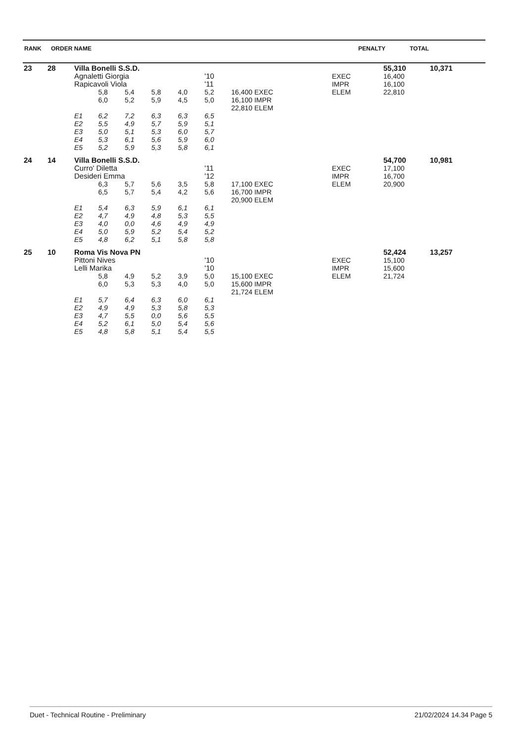| RANK | ORDER NAME | PENALTY | TOTAL |
| 23 | 28 | Villa Bonelli S.S.D. | | | | | | | | 55,310 | 10,371 |
| | | Agnaletti Giorgia | | | | | '10 | | EXEC | 16,400 | |
| | | Rapicavoli Viola | | | | | '11 | | IMPR | 16,100 | |
| | | | 5,8 | 5,4 | 5,8 | 4,0 | 5,2 | 16,400 EXEC | ELEM | 22,810 | |
| | | | 6,0 | 5,2 | 5,9 | 4,5 | 5,0 | 16,100 IMPR | | | |
| | | | | | | | | 22,810 ELEM | | | |
| | | E1 | 6,2 | 7,2 | 6,3 | 6,3 | 6,5 | | | | |
| | | E2 | 5,5 | 4,9 | 5,7 | 5,9 | 5,1 | | | | |
| | | E3 | 5,0 | 5,1 | 5,3 | 6,0 | 5,7 | | | | |
| | | E4 | 5,3 | 6,1 | 5,6 | 5,9 | 6,0 | | | | |
| | | E5 | 5,2 | 5,9 | 5,3 | 5,8 | 6,1 | | | | |
| 24 | 14 | Villa Bonelli S.S.D. | | | | | | | | 54,700 | 10,981 |
| | | Curro' Diletta | | | | | '11 | | EXEC | 17,100 | |
| | | Desideri Emma | | | | | '12 | | IMPR | 16,700 | |
| | | | 6,3 | 5,7 | 5,6 | 3,5 | 5,8 | 17,100 EXEC | ELEM | 20,900 | |
| | | | 6,5 | 5,7 | 5,4 | 4,2 | 5,6 | 16,700 IMPR | | | |
| | | | | | | | | 20,900 ELEM | | | |
| | | E1 | 5,4 | 6,3 | 5,9 | 6,1 | 6,1 | | | | |
| | | E2 | 4,7 | 4,9 | 4,8 | 5,3 | 5,5 | | | | |
| | | E3 | 4,0 | 0,0 | 4,6 | 4,9 | 4,9 | | | | |
| | | E4 | 5,0 | 5,9 | 5,2 | 5,4 | 5,2 | | | | |
| | | E5 | 4,8 | 6,2 | 5,1 | 5,8 | 5,8 | | | | |
| 25 | 10 | Roma Vis Nova PN | | | | | | | | 52,424 | 13,257 |
| | | Pittoni Nives | | | | | '10 | | EXEC | 15,100 | |
| | | Lelli Marika | | | | | '10 | | IMPR | 15,600 | |
| | | | 5,8 | 4,9 | 5,2 | 3,9 | 5,0 | 15,100 EXEC | ELEM | 21,724 | |
| | | | 6,0 | 5,3 | 5,3 | 4,0 | 5,0 | 15,600 IMPR | | | |
| | | | | | | | | 21,724 ELEM | | | |
| | | E1 | 5,7 | 6,4 | 6,3 | 6,0 | 6,1 | | | | |
| | | E2 | 4,9 | 4,9 | 5,3 | 5,8 | 5,3 | | | | |
| | | E3 | 4,7 | 5,5 | 0,0 | 5,6 | 5,5 | | | | |
| | | E4 | 5,2 | 6,1 | 5,0 | 5,4 | 5,6 | | | | |
| | | E5 | 4,8 | 5,8 | 5,1 | 5,4 | 5,5 | | | | |
Duet - Technical Routine - Preliminary 21/02/2024 14.34 Page 5